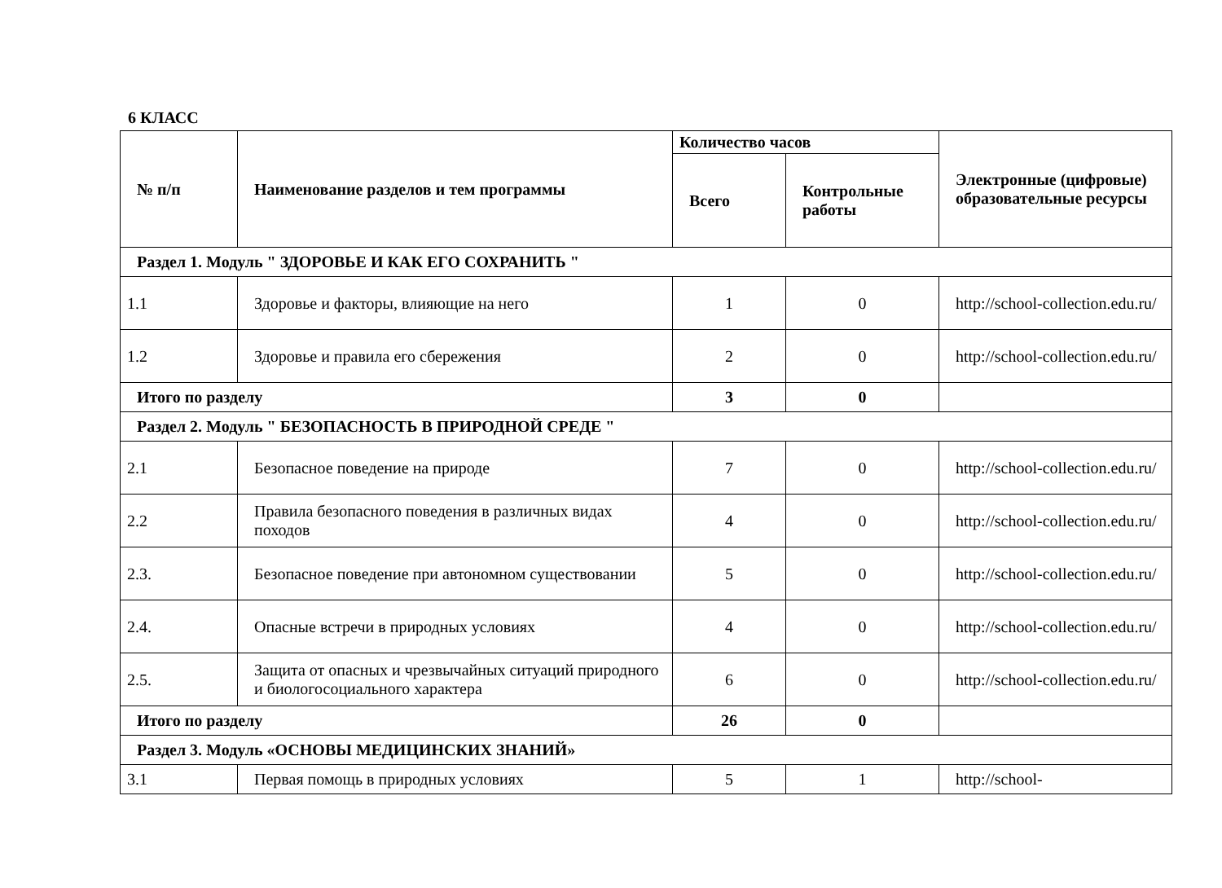6 КЛАСС
| № п/п | Наименование разделов и тем программы | Количество часов | | Электронные (цифровые) образовательные ресурсы |
| --- | --- | --- | --- | --- |
| | | Всего | Контрольные работы | |
| Раздел 1. Модуль " ЗДОРОВЬЕ И КАК ЕГО СОХРАНИТЬ " | | | | |
| 1.1 | Здоровье и факторы, влияющие на него | 1 | 0 | http://school-collection.edu.ru/ |
| 1.2 | Здоровье и правила его сбережения | 2 | 0 | http://school-collection.edu.ru/ |
| Итого по разделу | | 3 | 0 | |
| Раздел 2. Модуль " БЕЗОПАСНОСТЬ В ПРИРОДНОЙ СРЕДЕ " | | | | |
| 2.1 | Безопасное поведение на природе | 7 | 0 | http://school-collection.edu.ru/ |
| 2.2 | Правила безопасного поведения в различных видах походов | 4 | 0 | http://school-collection.edu.ru/ |
| 2.3. | Безопасное поведение при автономном существовании | 5 | 0 | http://school-collection.edu.ru/ |
| 2.4. | Опасные встречи в природных условиях | 4 | 0 | http://school-collection.edu.ru/ |
| 2.5. | Защита от опасных и чрезвычайных ситуаций природного и биологосоциального характера | 6 | 0 | http://school-collection.edu.ru/ |
| Итого по разделу | | 26 | 0 | |
| Раздел 3. Модуль «ОСНОВЫ МЕДИЦИНСКИХ ЗНАНИЙ» | | | | |
| 3.1 | Первая помощь в природных условиях | 5 | 1 | http://school- |